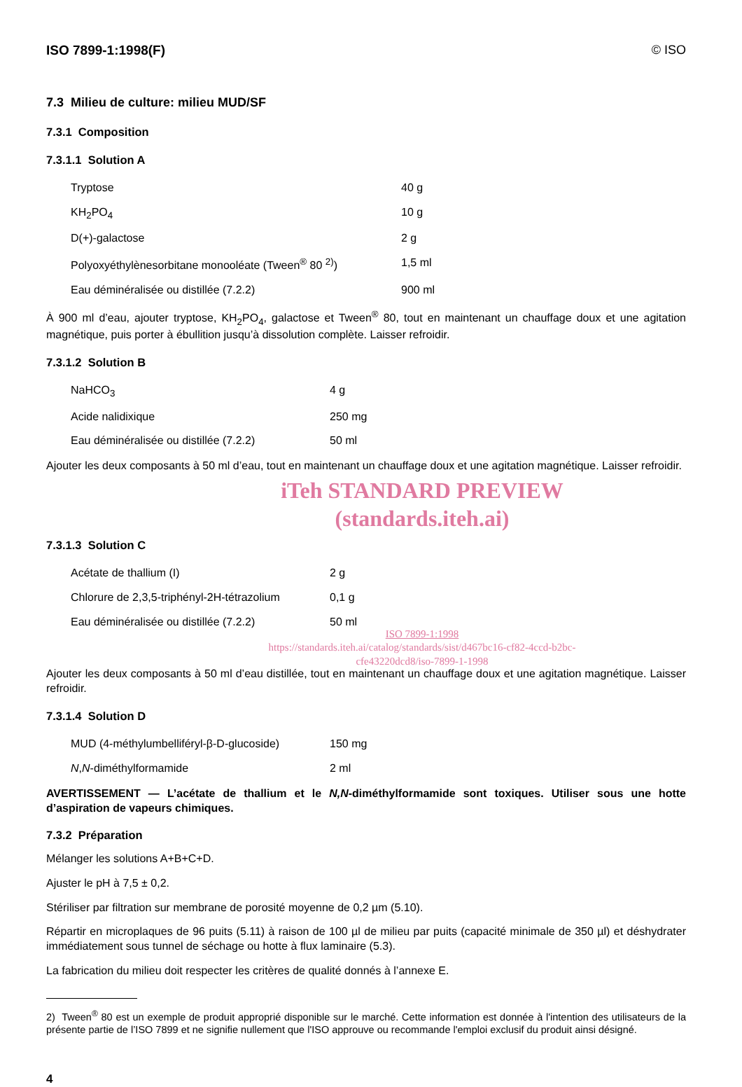ISO 7899-1:1998(F) © ISO
7.3 Milieu de culture: milieu MUD/SF
7.3.1 Composition
7.3.1.1 Solution A
| Tryptose | 40 g |
| KH<sub>2</sub>PO<sub>4</sub> | 10 g |
| D(+)-galactose | 2 g |
| Polyoxyéthylènesorbitane monooléate (Tween<sup>®</sup> 80 <sup>2)</sup>) | 1,5 ml |
| Eau déminéralisée ou distillée (7.2.2) | 900 ml |
À 900 ml d’eau, ajouter tryptose, KH<sub>2</sub>PO<sub>4</sub>, galactose et Tween<sup>®</sup> 80, tout en maintenant un chauffage doux et une agitation magnétique, puis porter à ébullition jusqu’à dissolution complète. Laisser refroidir.
7.3.1.2 Solution B
| NaHCO<sub>3</sub> | 4 g |
| Acide nalidixique | 250 mg |
| Eau déminéralisée ou distillée (7.2.2) | 50 ml |
Ajouter les deux composants à 50 ml d’eau, tout en maintenant un chauffage doux et une agitation magnétique. Laisser refroidir.
iTeh STANDARD PREVIEW
(standards.iteh.ai)
7.3.1.3 Solution C
| Acétate de thallium (I) | 2 g |
| Chlorure de 2,3,5-triphényl-2H-tétrazolium | 0,1 g |
| Eau déminéralisée ou distillée (7.2.2) | 50 ml |
ISO 7899-1:1998
https://standards.iteh.ai/catalog/standards/sist/d467bc16-cf82-4ccd-b2bc-
cfe43220dcd8/iso-7899-1-1998
Ajouter les deux composants à 50 ml d’eau distillée, tout en maintenant un chauffage doux et une agitation magnétique. Laisser refroidir.
7.3.1.4 Solution D
| MUD (4-méthylumbelliféryl-β-D-glucoside) | 150 mg |
| N , N -diméthylformamide | 2 ml |
AVERTISSEMENT — L’acétate de thallium et le N,N-diméthylformamide sont toxiques. Utiliser sous une hotte d’aspiration de vapeurs chimiques.
7.3.2 Préparation
Mélanger les solutions A+B+C+D.
Ajuster le pH à 7,5 ± 0,2.
Stériliser par filtration sur membrane de porosité moyenne de 0,2 µm (5.10).
Répartir en microplaques de 96 puits (5.11) à raison de 100 µl de milieu par puits (capacité minimale de 350 µl) et déshydrater immédiatement sous tunnel de séchage ou hotte à flux laminaire (5.3).
La fabrication du milieu doit respecter les critères de qualité donnés à l’annexe E.
2) Tween<sup>®</sup> 80 est un exemple de produit approprié disponible sur le marché. Cette information est donnée à l'intention des utilisateurs de la présente partie de l’ISO 7899 et ne signifie nullement que l'ISO approuve ou recommande l'emploi exclusif du produit ainsi désigné.
4